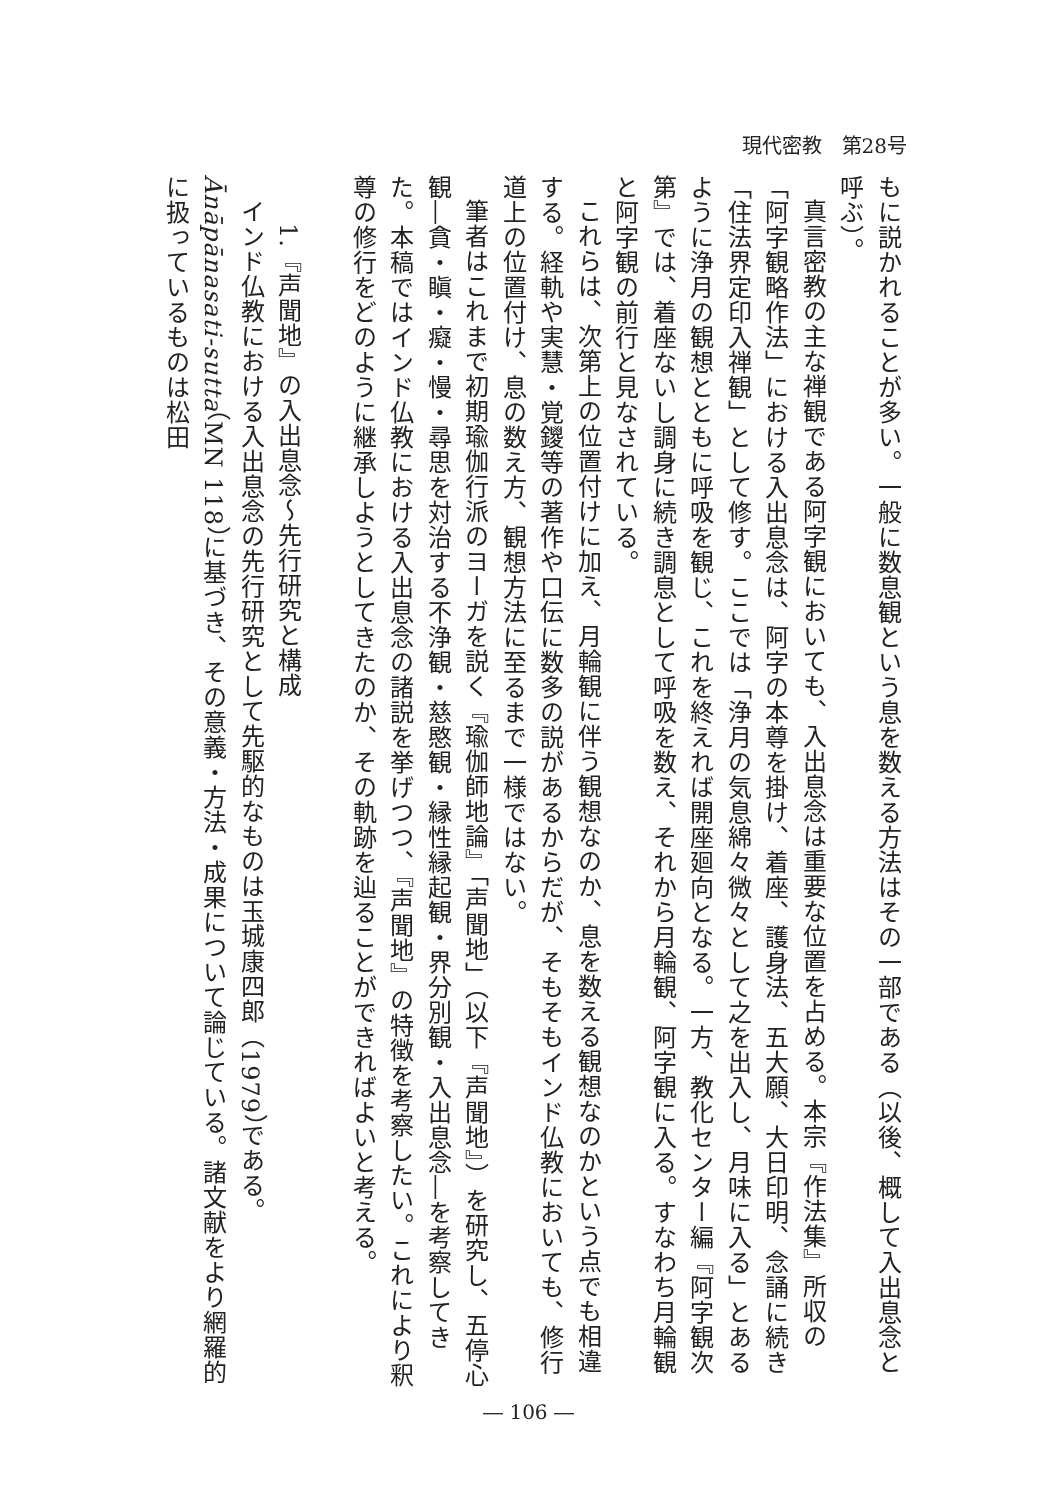現代密教　第28号
もに説かれることが多い。一般に数息観という息を数える方法はその一部である（以後、概して入出息念と呼ぶ）。
真言密教の主な禅観である阿字観においても、入出息念は重要な位置を占める。本宗『作法集』所収の「阿字観略作法」における入出息念は、阿字の本尊を掛け、着座、護身法、五大願、大日印明、念誦に続き「住法界定印入禅観」として修す。ここでは「浄月の気息綿々微々として之を出入し、月味に入る」とあるように浄月の観想とともに呼吸を観じ、これを終えれば開座廻向となる。一方、教化センター編『阿字観次第』では、着座ないし調身に続き調息として呼吸を数え、それから月輪観、阿字観に入る。すなわち月輪観と阿字観の前行と見なされている。
これらは、次第上の位置付けに加え、月輪観に伴う観想なのか、息を数える観想なのかという点でも相違する。経軌や実慧・覚鑁等の著作や口伝に数多の説があるからだが、そもそもインド仏教においても、修行道上の位置付け、息の数え方、観想方法に至るまで一様ではない。
筆者はこれまで初期瑜伽行派のヨーガを説く『瑜伽師地論』「声聞地」（以下『声聞地』）を研究し、五停心観―貪・瞋・癡・慢・尋思を対治する不浄観・慈愍観・縁性縁起観・界分別観・入出息念―を考察してきた。本稿ではインド仏教における入出息念の諸説を挙げつつ、『声聞地』の特徴を考察したい。これにより釈尊の修行をどのように継承しようとしてきたのか、その軌跡を辿ることができればよいと考える。
1.『声聞地』の入出息念～先行研究と構成
インド仏教における入出息念の先行研究として先駆的なものは玉城康四郎（1979）である。Ānāpānasati-sutta（MN 118）に基づき、その意義・方法・成果について論じている。諸文献をより網羅的に扱っているものは松田
― 106 ―